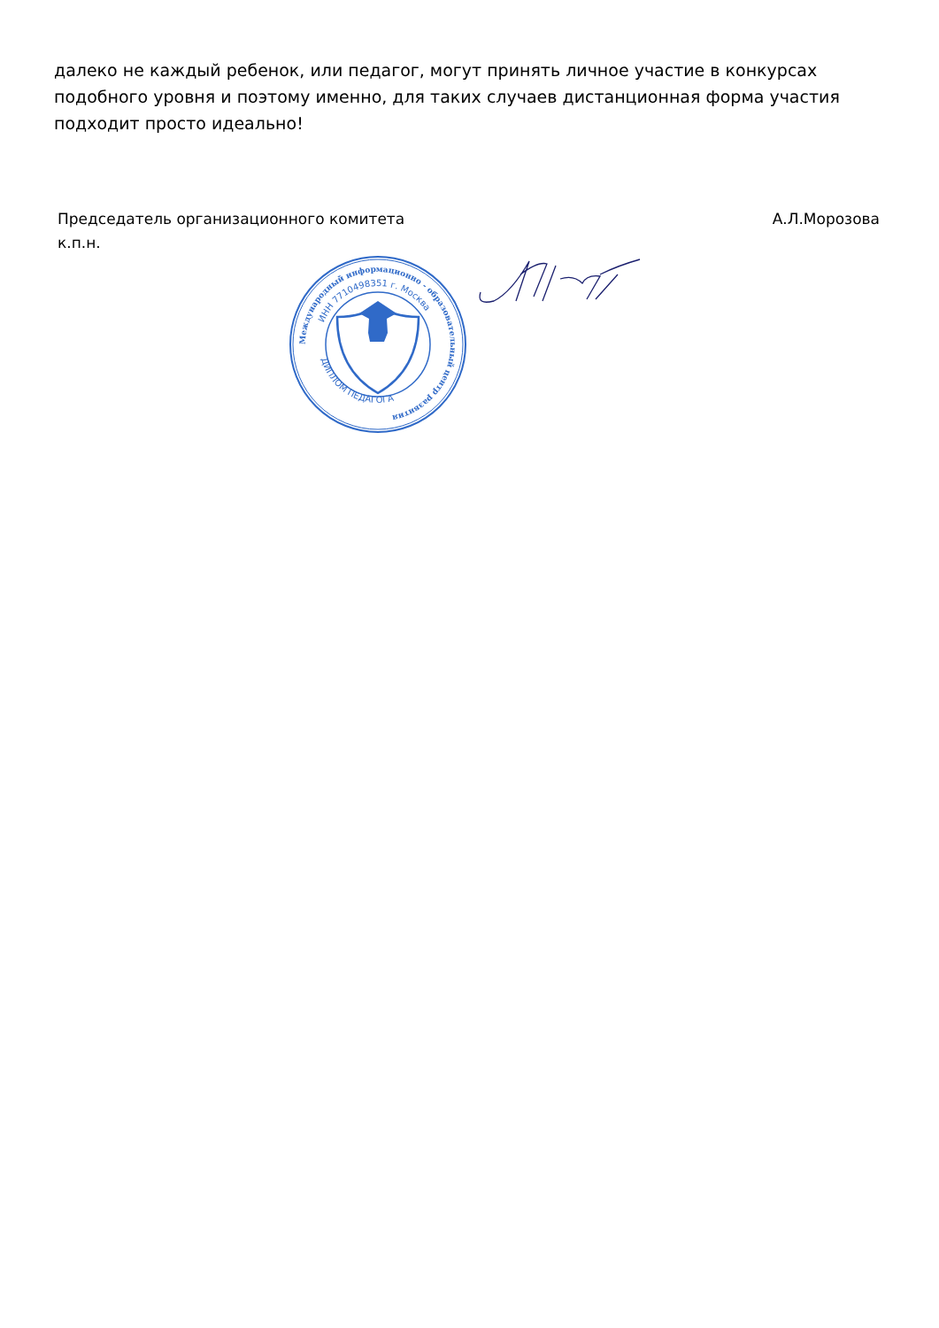далеко не каждый ребенок, или педагог, могут принять личное участие в конкурсах подобного уровня и поэтому именно, для таких случаев дистанционная форма участия подходит просто идеально!
Председатель организационного комитета
к.п.н.
А.Л.Морозова
Международный информационно - образовательный центр развития
ИНН 7710498351 г. Москва
ДИПЛОМ ПЕДАГОГА